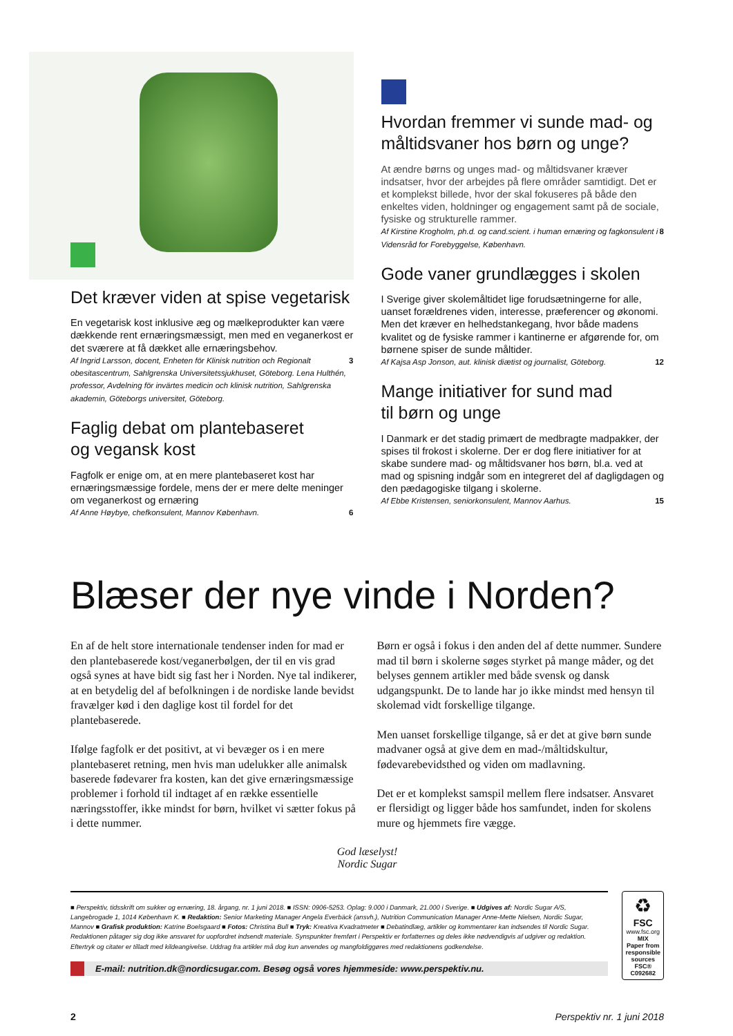Det kræver viden at spise vegetarisk
En vegetarisk kost inklusive æg og mælkeprodukter kan være dækkende rent ernæringsmæssigt, men med en veganerkost er det sværere at få dækket alle ernæringsbehov.
Af Ingrid Larsson, docent, Enheten för Klinisk nutrition och Regionalt obesitascentrum, Sahlgrenska Universitetssjukhuset, Göteborg. Lena Hulthén, professor, Avdelning för invärtes medicin och klinisk nutrition, Sahlgrenska akademin, Göteborgs universitet, Göteborg. 3
Faglig debat om plantebaseret
og vegansk kost
Fagfolk er enige om, at en mere plantebaseret kost har ernæringsmæssige fordele, mens der er mere delte meninger om veganerkost og ernæring
Af Anne Høybye, chefkonsulent, Mannov København. 6
Hvordan fremmer vi sunde mad- og måltidsvaner hos børn og unge?
At ændre børns og unges mad- og måltidsvaner kræver indsatser, hvor der arbejdes på flere områder samtidigt. Det er et komplekst billede, hvor der skal fokuseres på både den enkeltes viden, holdninger og engagement samt på de sociale, fysiske og strukturelle rammer.
Af Kirstine Krogholm, ph.d. og cand.scient. i human ernæring og fagkonsulent i Vidensråd for Forebyggelse, København. 8
Gode vaner grundlægges i skolen
I Sverige giver skolemåltidet lige forudsætningerne for alle, uanset forældrenes viden, interesse, præferencer og økonomi. Men det kræver en helhedstankegang, hvor både madens kvalitet og de fysiske rammer i kantinerne er afgørende for, om børnene spiser de sunde måltider.
Af Kajsa Asp Jonson, aut. klinisk diætist og journalist, Göteborg. 12
Mange initiativer for sund mad
til børn og unge
I Danmark er det stadig primært de medbragte madpakker, der spises til frokost i skolerne. Der er dog flere initiativer for at skabe sundere mad- og måltidsvaner hos børn, bl.a. ved at mad og spisning indgår som en integreret del af dagligdagen og den pædagogiske tilgang i skolerne.
Af Ebbe Kristensen, seniorkonsulent, Mannov Aarhus. 15
Blæser der nye vinde i Norden?
En af de helt store internationale tendenser inden for mad er den plantebaserede kost/veganerbølgen, der til en vis grad også synes at have bidt sig fast her i Norden. Nye tal indikerer, at en betydelig del af befolkningen i de nordiske lande bevidst fravælger kød i den daglige kost til fordel for det plantebaserede.
Ifølge fagfolk er det positivt, at vi bevæger os i en mere plantebaseret retning, men hvis man udelukker alle animalsk baserede fødevarer fra kosten, kan det give ernæringsmæssige problemer i forhold til indtaget af en række essentielle næringsstoffer, ikke mindst for børn, hvilket vi sætter fokus på i dette nummer.
Børn er også i fokus i den anden del af dette nummer. Sundere mad til børn i skolerne søges styrket på mange måder, og det belyses gennem artikler med både svensk og dansk udgangspunkt. De to lande har jo ikke mindst med hensyn til skolemad vidt forskellige tilgange.
Men uanset forskellige tilgange, så er det at give børn sunde madvaner også at give dem en mad-/måltidskultur, fødevarebevidsthed og viden om madlavning.
Det er et komplekst samspil mellem flere indsatser. Ansvaret er flersidigt og ligger både hos samfundet, inden for skolens mure og hjemmets fire vægge.
God læselyst!
Nordic Sugar
■ Perspektiv, tidsskrift om sukker og ernæring, 18. årgang, nr. 1 juni 2018. ■ ISSN: 0906-5253. Oplag: 9.000 i Danmark, 21.000 i Sverige. ■ Udgives af: Nordic Sugar A/S, Langebrogade 1, 1014 København K. ■ Redaktion: Senior Marketing Manager Angela Everbäck (ansvh.), Nutrition Communication Manager Anne-Mette Nielsen, Nordic Sugar, Mannov ■ Grafisk produktion: Katrine Boelsgaard ■ Fotos: Christina Bull ■ Tryk: Kreativa Kvadratmeter ■ Debatindlæg, artikler og kommentarer kan indsendes til Nordic Sugar. Redaktionen påtager sig dog ikke ansvaret for uopfordret indsendt materiale. Synspunkter fremført i Perspektiv er forfatternes og deles ikke nødvendigvis af udgiver og redaktion. Eftertryk og citater er tilladt med kildeangivelse. Uddrag fra artikler må dog kun anvendes og mangfoldiggøres med redaktionens godkendelse.
E-mail: nutrition.dk@nordicsugar.com. Besøg også vores hjemmeside: www.perspektiv.nu.
♻
FSC
www.fsc.org
MIX
Paper from responsible sources
FSC® C092682
2 Perspektiv nr. 1 juni 2018